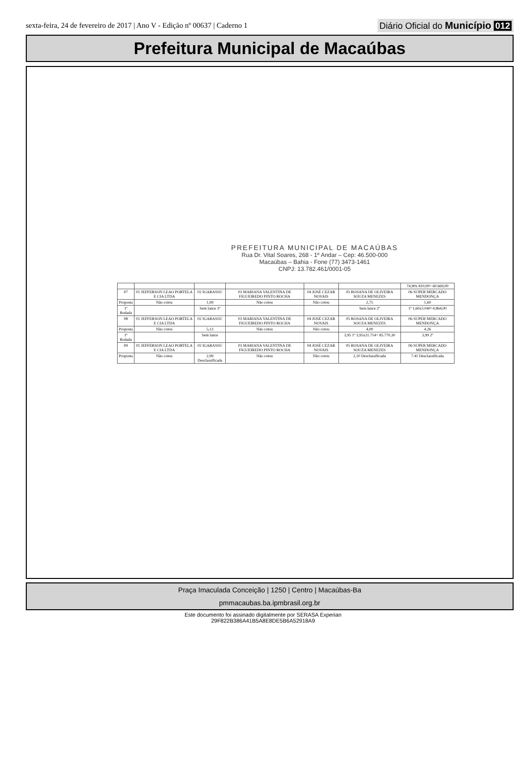sexta-feira, 24 de fevereiro de 2017 | Ano V - Edição nº 00637 | Caderno 1
Diário Oficial do Município 012
Prefeitura Municipal de Macaúbas
PREFEITURA MUNICIPAL DE MACAÚBAS
Rua Dr. Vital Soares, 268 - 1º Andar – Cep: 46.500-000
Macaúbas – Bahia - Fone (77) 3473-1461
CNPJ: 13.782.461/0001-05
| | | | | | | 74,90x 810,00= 60.669,00 |
| 07 | 01 JEFFERSON LEAO PORTELA E CIA LTDA | 02 IGARASSU | 03 MARIANA VALENTINA DE FIGUEIREDO PINTO ROCHA | 04 JOSÉ CEZAR NOVAIS | 05 ROSANA DE OLIVEIRA SOUZA MENEZES | 06 SUPER MERCADO MENDONÇA |
| Proposta | Não cotou | 1,99 | Não cotou | Não cotou | 2,75 | 1,60 |
| 1º Rodada | | Sem lance 3º | | | Sem lance 2º | 1º 1,60x3.040=4.864,00 |
| 08 | 01 JEFFERSON LEAO PORTELA E CIA LTDA | 02 IGARASSU | 03 MARIANA VALENTINA DE FIGUEIREDO PINTO ROCHA | 04 JOSÉ CEZAR NOVAIS | 05 ROSANA DE OLIVEIRA SOUZA MENEZES | 06 SUPER MERCADO MENDONÇA |
| Proposta | Não cotou | 5,13 | Não cotou | Não cotou | 4,00 | 4.26 |
| 1º Rodada | | Sem lance | | | 3,95 1º 3,95x21.714= 85.770,30 | 3,99 2º |
| 09 | 01 JEFFERSON LEAO PORTELA E CIA LTDA | 02 IGARASSU | 03 MARIANA VALENTINA DE FIGUEIREDO PINTO ROCHA | 04 JOSÉ CEZAR NOVAIS | 05 ROSANA DE OLIVEIRA SOUZA MENEZES | 06 SUPER MERCADO MENDONÇA |
| Proposta | Não cotou | 2,99 Desclassificada | Não cotou | Não cotou | 2,10 Desclassificada | 7.41 Desclassificada |
Praça Imaculada Conceição | 1250 | Centro | Macaúbas-Ba
pmmacaubas.ba.ipmbrasil.org.br
Este documento foi assinado digitalmente por SERASA Experian
29F822B386A41B5A8E8DE5B6A52918A9